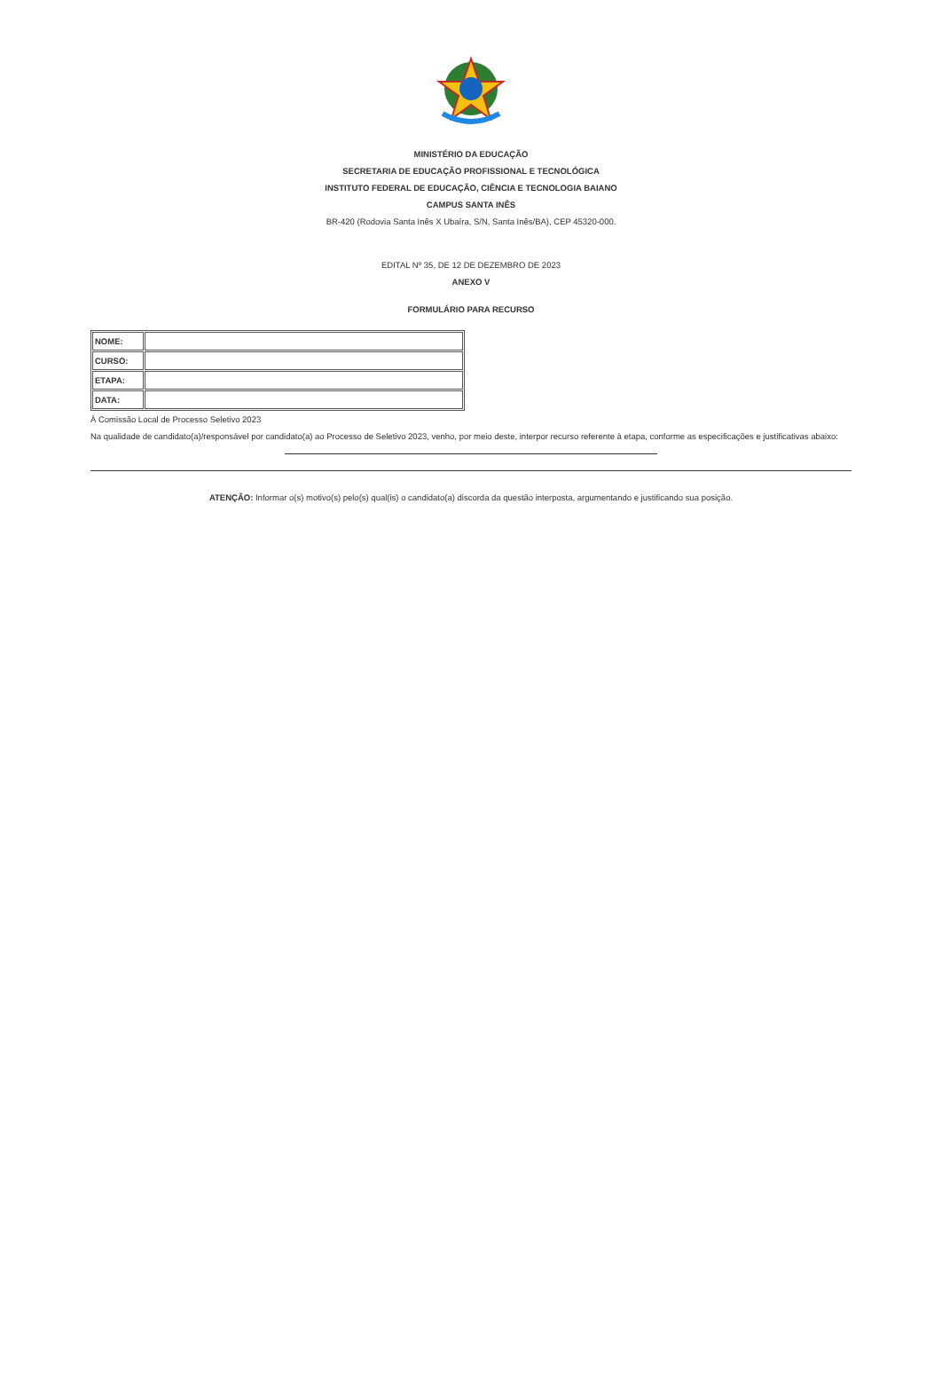MINISTÉRIO DA EDUCAÇÃO
SECRETARIA DE EDUCAÇÃO PROFISSIONAL E TECNOLÓGICA
INSTITUTO FEDERAL DE EDUCAÇÃO, CIÊNCIA E TECNOLOGIA BAIANO
CAMPUS SANTA INÊS
BR-420 (Rodovia Santa Inês X Ubaíra, S/N, Santa Inês/BA), CEP 45320-000.
EDITAL Nº 35, DE 12 DE DEZEMBRO DE 2023
ANEXO V
FORMULÁRIO PARA RECURSO
| NOME: | |
| CURSO: | |
| ETAPA: | |
| DATA: | |
À Comissão Local de Processo Seletivo 2023
Na qualidade de candidato(a)/responsável por candidato(a) ao Processo de Seletivo 2023, venho, por meio deste, interpor recurso referente à etapa, conforme as especificações e justificativas abaixo:
ATENÇÃO: Informar o(s) motivo(s) pelo(s) qual(is) o candidato(a) discorda da questão interposta, argumentando e justificando sua posição.